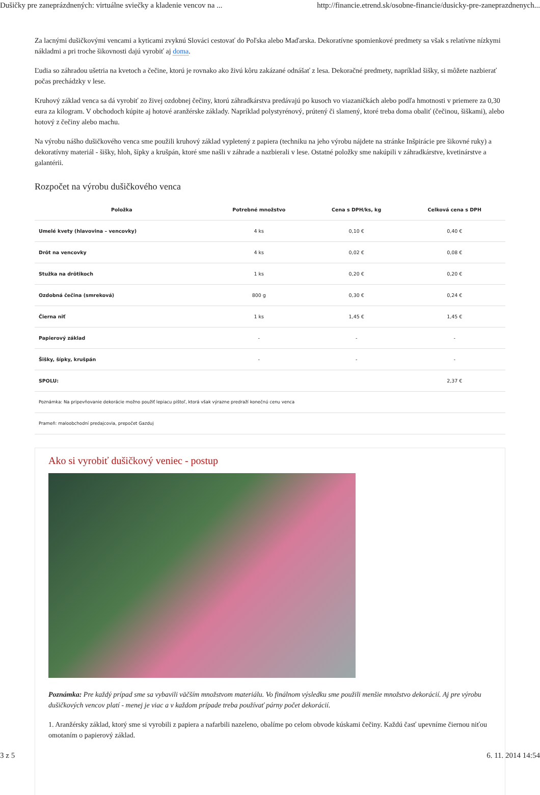Dušičky pre zaneprázdnených: virtuálne sviečky a kladenie vencov na ... http://financie.etrend.sk/osobne-financie/dusicky-pre-zaneprazdnenych...
Za lacnými dušičkovými vencami a kyticami zvyknú Slováci cestovať do Poľska alebo Maďarska. Dekoratívne spomienkové predmety sa však s relatívne nízkymi nákladmi a pri troche šikovnosti dajú vyrobiť aj doma.
Ľudia so záhradou ušetria na kvetoch a čečine, ktorú je rovnako ako živú kôru zakázané odnášať z lesa. Dekoračné predmety, napríklad šišky, si môžete nazbierať počas prechádzky v lese.
Kruhový základ venca sa dá vyrobiť zo živej ozdobnej čečiny, ktorú záhradkárstva predávajú po kusoch vo viazaničkách alebo podľa hmotnosti v priemere za 0,30 eura za kilogram. V obchodoch kúpite aj hotové aranžérske základy. Napríklad polystyrénový, prútený či slamený, ktoré treba doma obaliť (čečinou, šiškami), alebo hotový z čečiny alebo machu.
Na výrobu nášho dušičkového venca sme použili kruhový základ vypletený z papiera (techniku na jeho výrobu nájdete na stránke Inšpirácie pre šikovné ruky) a dekoratívny materiál - šišky, hloh, šípky a krušpán, ktoré sme našli v záhrade a nazbierali v lese. Ostatné položky sme nakúpili v záhradkárstve, kvetinárstve a galantérii.
Rozpočet na výrobu dušičkového venca
| Položka | Potrebné množstvo | Cena s DPH/ks, kg | Celková cena s DPH |
| --- | --- | --- | --- |
| Umelé kvety (hlavovina – vencovky) | 4 ks | 0,10 € | 0,40 € |
| Drôt na vencovky | 4 ks | 0,02 € | 0,08 € |
| Stužka na drôtikoch | 1 ks | 0,20 € | 0,20 € |
| Ozdobná čečina (smreková) | 800 g | 0,30 € | 0,24 € |
| Čierna niť | 1 ks | 1,45 € | 1,45 € |
| Papierový základ | - | - | - |
| Šišky, šípky, krušpán | - | - | - |
| SPOLU: | | | 2,37 € |
| Poznámka: Na pripevňovanie dekorácie možno použiť lepiacu pištoľ, ktorá však výrazne predraží konečnú cenu venca | | | |
| Prameň: maloobchodní predajcovia, prepočet Gazduj | | | |
Ako si vyrobiť dušičkový veniec - postup
Poznámka: Pre každý prípad sme sa vybavili väčším množstvom materiálu. Vo finálnom výsledku sme použili menšie množstvo dekorácií. Aj pre výrobu dušičkových vencov platí - menej je viac a v každom prípade treba používať párny počet dekorácií.
1. Aranžérsky základ, ktorý sme si vyrobili z papiera a nafarbili nazeleno, obalíme po celom obvode kúskami čečiny. Každú časť upevníme čiernou niťou omotaním o papierový základ.
3 z 5 6. 11. 2014 14:54